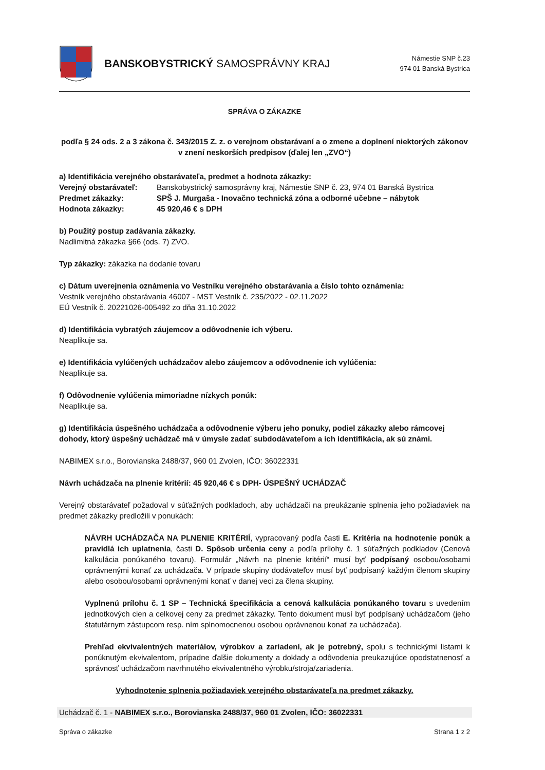BANSKOBYSTRICKÝ SAMOSPRÁVNY KRAJ
Námestie SNP č.23
974 01 Banská Bystrica
SPRÁVA O ZÁKAZKE
podľa § 24 ods. 2 a 3 zákona č. 343/2015 Z. z. o verejnom obstarávaní a o zmene a doplnení niektorých zákonov v znení neskorších predpisov (ďalej len „ZVO“)
a) Identifikácia verejného obstarávateľa, predmet a hodnota zákazky:
Verejný obstarávateľ: Banskobystrický samosprávny kraj, Námestie SNP č. 23, 974 01 Banská Bystrica Predmet zákazky: SPŠ J. Murgaša - Inovačno technická zóna a odborné učebne – nábytok Hodnota zákazky: 45 920,46 € s DPH
b) Použitý postup zadávania zákazky.
Nadlimitná zákazka §66 (ods. 7) ZVO.
Typ zákazky: zákazka na dodanie tovaru
c) Dátum uverejnenia oznámenia vo Vestníku verejného obstarávania a číslo tohto oznámenia:
Vestník verejného obstarávania 46007 - MST Vestník č. 235/2022 - 02.11.2022
EÚ Vestník č. 20221026-005492 zo dňa 31.10.2022
d) Identifikácia vybratých záujemcov a odôvodnenie ich výberu.
Neaplikuje sa.
e) Identifikácia vylúčených uchádzačov alebo záujemcov a odôvodnenie ich vylúčenia:
Neaplikuje sa.
f) Odôvodnenie vylúčenia mimoriadne nízkych ponúk:
Neaplikuje sa.
g) Identifikácia úspešného uchádzača a odôvodnenie výberu jeho ponuky, podiel zákazky alebo rámcovej dohody, ktorý úspešný uchádzač má v úmysle zadať subdodávateľom a ich identifikácia, ak sú známi.
NABIMEX s.r.o., Borovianska 2488/37, 960 01 Zvolen, IČO: 36022331
Návrh uchádzača na plnenie kritérií: 45 920,46 € s DPH- ÚSPEŠNÝ UCHÁDZAČ
Verejný obstarávateľ požadoval v súťažných podkladoch, aby uchádzači na preukázanie splnenia jeho požiadaviek na predmet zákazky predložili v ponukách:
NÁVRH UCHÁDZAČA NA PLNENIE KRITÉRIÍ, vypracovaný podľa časti E. Kritéria na hodnotenie ponúk a pravidlá ich uplatnenia, časti D. Spôsob určenia ceny a podľa prílohy č. 1 súťažných podkladov (Cenová kalkulácia ponúkaného tovaru). Formulár „Návrh na plnenie kritérií“ musí byť podpísaný osobou/osobami oprávnenými konať za uchádzača. V prípade skupiny dodávateľov musí byť podpísaný každým členom skupiny alebo osobou/osobami oprávnenými konať v danej veci za člena skupiny.
Vyplnenú prílohu č. 1 SP – Technická špecifikácia a cenová kalkulácia ponúkaného tovaru s uvedením jednotkových cien a celkovej ceny za predmet zákazky. Tento dokument musí byť podpísaný uchádzačom (jeho štatutárnym zástupcom resp. ním splnomocnenou osobou oprávnenou konať za uchádzača).
Prehľad ekvivalentných materiálov, výrobkov a zariadení, ak je potrebný, spolu s technickými listami k ponúknutým ekvivalentom, prípadne ďalšie dokumenty a doklady a odôvodenia preukazujúce opodstatnenosť a správnosť uchádzačom navrhnutého ekvivalentného výrobku/stroja/zariadenia.
Vyhodnotenie splnenia požiadaviek verejného obstarávateľa na predmet zákazky.
Uchádzač č. 1 - NABIMEX s.r.o., Borovianska 2488/37, 960 01 Zvolen, IČO: 36022331
Správa o zákazke Strana 1 z 2